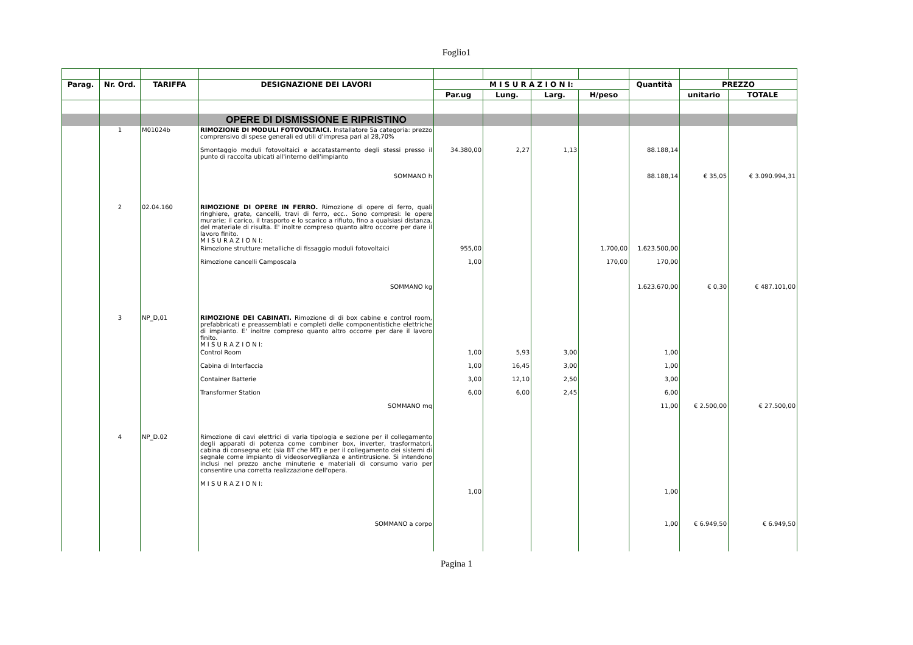Foglio1
| Parag. | Nr. Ord. | TARIFFA | DESIGNAZIONE DEI LAVORI | M I S U R A Z I O N I: | | | | Quantità | PREZZO | |
| --- | --- | --- | --- | --- | --- | --- | --- | --- | --- | --- |
| | | | | Par.ug | Lung. | Larg. | H/peso | | unitario | TOTALE |
| | | | OPERE DI DISMISSIONE E RIPRISTINO | | | | | | | |
| | 1 | M01024b | RIMOZIONE DI MODULI FOTOVOLTAICI. Installatore 5a categoria: prezzo comprensivo di spese generali ed utili d'impresa pari al 28,70% | | | | | | | |
| | | | Smontaggio moduli fotovoltaici e accatastamento degli stessi presso il punto di raccolta ubicati all'interno dell'impianto | 34.380,00 | 2,27 | 1,13 | | 88.188,14 | | |
| | | | SOMMANO h | | | | | 88.188,14 | € 35,05 | € 3.090.994,31 |
| | 2 | 02.04.160 | RIMOZIONE DI OPERE IN FERRO. Rimozione di opere di ferro, quali ringhiere, grate, cancelli, travi di ferro, ecc.. Sono compresi: le opere murarie; il carico, il trasporto e lo scarico a rifiuto, fino a qualsiasi distanza, del materiale di risulta. E' inoltre compreso quanto altro occorre per dare il lavoro finito. M I S U R A Z I O N I: | | | | | | | |
| | | | Rimozione strutture metalliche di fissaggio moduli fotovoltaici | 955,00 | | | 1.700,00 | 1.623.500,00 | | |
| | | | Rimozione cancelli Camposcala | 1,00 | | | 170,00 | 170,00 | | |
| | | | SOMMANO kg | | | | | 1.623.670,00 | € 0,30 | € 487.101,00 |
| | 3 | NP_D,01 | RIMOZIONE DEI CABINATI. Rimozione di di box cabine e control room, prefabbricati e preassemblati e completi delle componentistiche elettriche di impianto. E' inoltre compreso quanto altro occorre per dare il lavoro finito. M I S U R A Z I O N I: | | | | | | | |
| | | | Control Room | 1,00 | 5,93 | 3,00 | | 1,00 | | |
| | | | Cabina di Interfaccia | 1,00 | 16,45 | 3,00 | | 1,00 | | |
| | | | Container Batterie | 3,00 | 12,10 | 2,50 | | 3,00 | | |
| | | | Transformer Station | 6,00 | 6,00 | 2,45 | | 6,00 | | |
| | | | SOMMANO mq | | | | | 11,00 | € 2.500,00 | € 27.500,00 |
| | 4 | NP_D.02 | Rimozione di cavi elettrici di varia tipologia e sezione per il collegamento degli apparati di potenza come combiner box, inverter, trasformatori, cabina di consegna etc (sia BT che MT) e per il collegamento dei sistemi di segnale come impianto di videosorveglianza e antintrusione. Si intendono inclusi nel prezzo anche minuterie e materiali di consumo vario per consentire una corretta realizzazione dell'opera. M I S U R A Z I O N I: | | | | | | | |
| | | | | 1,00 | | | | 1,00 | | |
| | | | SOMMANO a corpo | | | | | 1,00 | € 6.949,50 | € 6.949,50 |
Pagina 1